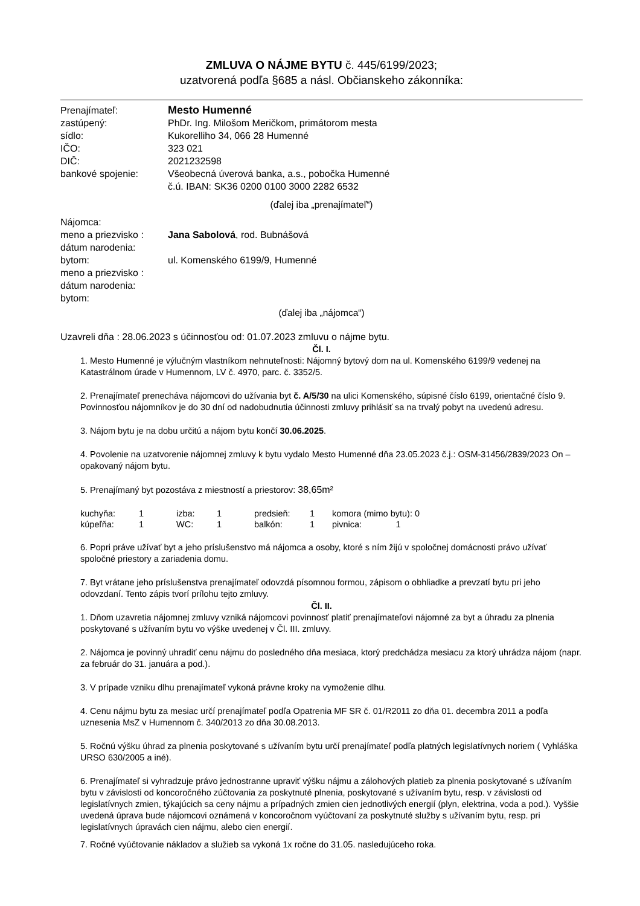ZMLUVA O NÁJME BYTU č. 445/6199/2023;
uzatvorená podľa §685 a násl. Občianskeho zákonníka:
| Prenajímateľ: | Mesto Humenné |
| zastúpený: | PhDr. Ing. Milošom Meričkom, primátorom mesta |
| sídlo: | Kukorelliho 34, 066 28 Humenné |
| IČO: | 323 021 |
| DIČ: | 2021232598 |
| bankové spojenie: | Všeobecná úverová banka, a.s., pobočka Humenné č.ú. IBAN: SK36 0200 0100 3000 2282 6532 |
(ďalej iba „prenajímateľ“)
| Nájomca: | |
| meno a priezvisko : | Jana Sabolová , rod. Bubnášová |
| dátum narodenia: | |
| bytom: | ul. Komenského 6199/9, Humenné |
| meno a priezvisko : | |
| dátum narodenia: | |
| bytom: | |
(ďalej iba „nájomca“)
Uzavreli dňa : 28.06.2023 s účinnosťou od: 01.07.2023 zmluvu o nájme bytu.
Čl. I.
1. Mesto Humenné je výlučným vlastníkom nehnuteľnosti: Nájomný bytový dom na ul. Komenského 6199/9 vedenej na Katastrálnom úrade v Humennom, LV č. 4970, parc. č. 3352/5.
2. Prenajímateľ prenecháva nájomcovi do užívania byt č. A/5/30 na ulici Komenského, súpisné číslo 6199, orientačné číslo 9. Povinnosťou nájomníkov je do 30 dní od nadobudnutia účinnosti zmluvy prihlásiť sa na trvalý pobyt na uvedenú adresu.
3. Nájom bytu je na dobu určitú a nájom bytu končí 30.06.2025.
4. Povolenie na uzatvorenie nájomnej zmluvy k bytu vydalo Mesto Humenné dňa 23.05.2023 č.j.: OSM-31456/2839/2023 On – opakovaný nájom bytu.
5. Prenajímaný byt pozostáva z miestností a priestorov: 38,65m²
| kuchyňa: | 1 | izba: | 1 | predsieň: | 1 | komora (mimo bytu): 0 |
| kúpeľňa: | 1 | WC: | 1 | balkón: | 1 | pivnica: 1 |
6. Popri práve užívať byt a jeho príslušenstvo má nájomca a osoby, ktoré s ním žijú v spoločnej domácnosti právo užívať spoločné priestory a zariadenia domu.
7. Byt vrátane jeho príslušenstva prenajímateľ odovzdá písomnou formou, zápisom o obhliadke a prevzatí bytu pri jeho odovzdaní. Tento zápis tvorí prílohu tejto zmluvy.
Čl. II.
1. Dňom uzavretia nájomnej zmluvy vzniká nájomcovi povinnosť platiť prenajímateľovi nájomné za byt a úhradu za plnenia poskytované s užívaním bytu vo výške uvedenej v Čl. III. zmluvy.
2. Nájomca je povinný uhradiť cenu nájmu do posledného dňa mesiaca, ktorý predchádza mesiacu za ktorý uhrádza nájom (napr. za február do 31. januára a pod.).
3. V prípade vzniku dlhu prenajímateľ vykoná právne kroky na vymoženie dlhu.
4. Cenu nájmu bytu za mesiac určí prenajímateľ podľa Opatrenia MF SR č. 01/R2011 zo dňa 01. decembra 2011 a podľa uznesenia MsZ v Humennom č. 340/2013 zo dňa 30.08.2013.
5. Ročnú výšku úhrad za plnenia poskytované s užívaním bytu určí prenajímateľ podľa platných legislatívnych noriem ( Vyhláška URSO 630/2005 a iné).
6. Prenajímateľ si vyhradzuje právo jednostranne upraviť výšku nájmu a zálohových platieb za plnenia poskytované s užívaním bytu v závislosti od koncoročného zúčtovania za poskytnuté plnenia, poskytované s užívaním bytu, resp. v závislosti od legislatívnych zmien, týkajúcich sa ceny nájmu a prípadných zmien cien jednotlivých energií (plyn, elektrina, voda a pod.). Vyššie uvedená úprava bude nájomcovi oznámená v koncoročnom vyúčtovaní za poskytnuté služby s užívaním bytu, resp. pri legislatívnych úpravách cien nájmu, alebo cien energií.
7. Ročné vyúčtovanie nákladov a služieb sa vykoná 1x ročne do 31.05. nasledujúceho roka.